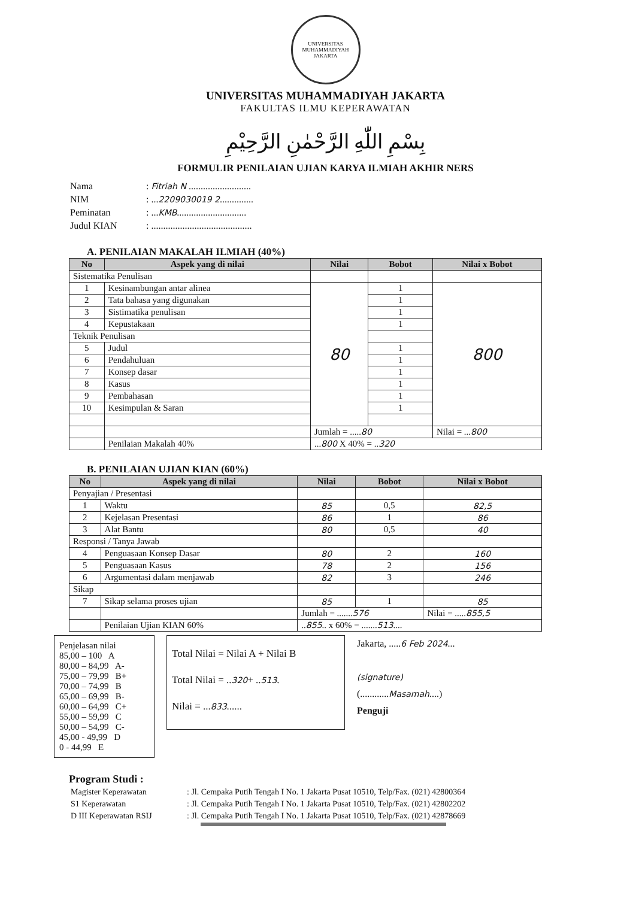UNIVERSITAS MUHAMMADIYAH
JAKARTA
UNIVERSITAS MUHAMMADIYAH JAKARTA
FAKULTAS ILMU KEPERAWATAN
بِسْمِ اللّٰهِ الرَّحْمٰنِ الرَّحِيْمِ
FORMULIR PENILAIAN UJIAN KARYA ILMIAH AKHIR NERS
| Nama | : Fitriah N .......................... |
| NIM | : ... 2209030019 2 .............. |
| Peminatan | : ... KMB ............................. |
| Judul KIAN | : .......................................... |
A. PENILAIAN MAKALAH ILMIAH (40%)
| No | Aspek yang di nilai | Nilai | Bobot | Nilai x Bobot |
| --- | --- | --- | --- | --- |
| Sistematika Penulisan | | | | |
| 1 | Kesinambungan antar alinea | 80 | 1 | 800 |
| 2 | Tata bahasa yang digunakan | | 1 | |
| 3 | Sistimatika penulisan | | 1 | |
| 4 | Kepustakaan | | 1 | |
| Teknik Penulisan | | | | |
| 5 | Judul | | 1 | |
| 6 | Pendahuluan | | 1 | |
| 7 | Konsep dasar | | 1 | |
| 8 | Kasus | | 1 | |
| 9 | Pembahasan | | 1 | |
| 10 | Kesimpulan & Saran | | 1 | |
| | | Jumlah = ..... 80 | | Nilai = ... 800 |
| | Penilaian Makalah 40% | ... 800 X 40% = .. 320 | | |
B. PENILAIAN UJIAN KIAN (60%)
| No | Aspek yang di nilai | Nilai | Bobot | Nilai x Bobot |
| --- | --- | --- | --- | --- |
| Penyajian / Presentasi | | | | |
| 1 | Waktu | 85 | 0,5 | 82,5 |
| 2 | Kejelasan Presentasi | 86 | 1 | 86 |
| 3 | Alat Bantu | 80 | 0,5 | 40 |
| Responsi / Tanya Jawab | | | | |
| 4 | Penguasaan Konsep Dasar | 80 | 2 | 160 |
| 5 | Penguasaan Kasus | 78 | 2 | 156 |
| 6 | Argumentasi dalam menjawab | 82 | 3 | 246 |
| Sikap | | | | |
| 7 | Sikap selama proses ujian | 85 | 1 | 85 |
| | | Jumlah = ....... 576 | | Nilai = ..... 855,5 |
| | Penilaian Ujian KIAN 60% | .. 855 .. x 60% = ....... 513 .... | | |
Penjelasan nilai
85,00 – 100 A
80,00 – 84,99 A-
75,00 – 79,99 B+
70,00 – 74,99 B
65,00 – 69,99 B-
60,00 – 64,99 C+
55,00 – 59,99 C
50,00 – 54,99 C-
45,00 - 49,99 D
0 - 44,99 E
Total Nilai = Nilai A + Nilai B
Total Nilai = ..320+ ..513.
Nilai = ...833......
Jakarta, .....6 Feb 2024...
(signature)
(............Masamah....)
Penguji
Program Studi :
| Magister Keperawatan | : Jl. Cempaka Putih Tengah I No. 1 Jakarta Pusat 10510, Telp/Fax. (021) 42800364 |
| S1 Keperawatan | : Jl. Cempaka Putih Tengah I No. 1 Jakarta Pusat 10510, Telp/Fax. (021) 42802202 |
| D III Keperawatan RSIJ | : Jl. Cempaka Putih Tengah I No. 1 Jakarta Pusat 10510, Telp/Fax. (021) 42878669 |